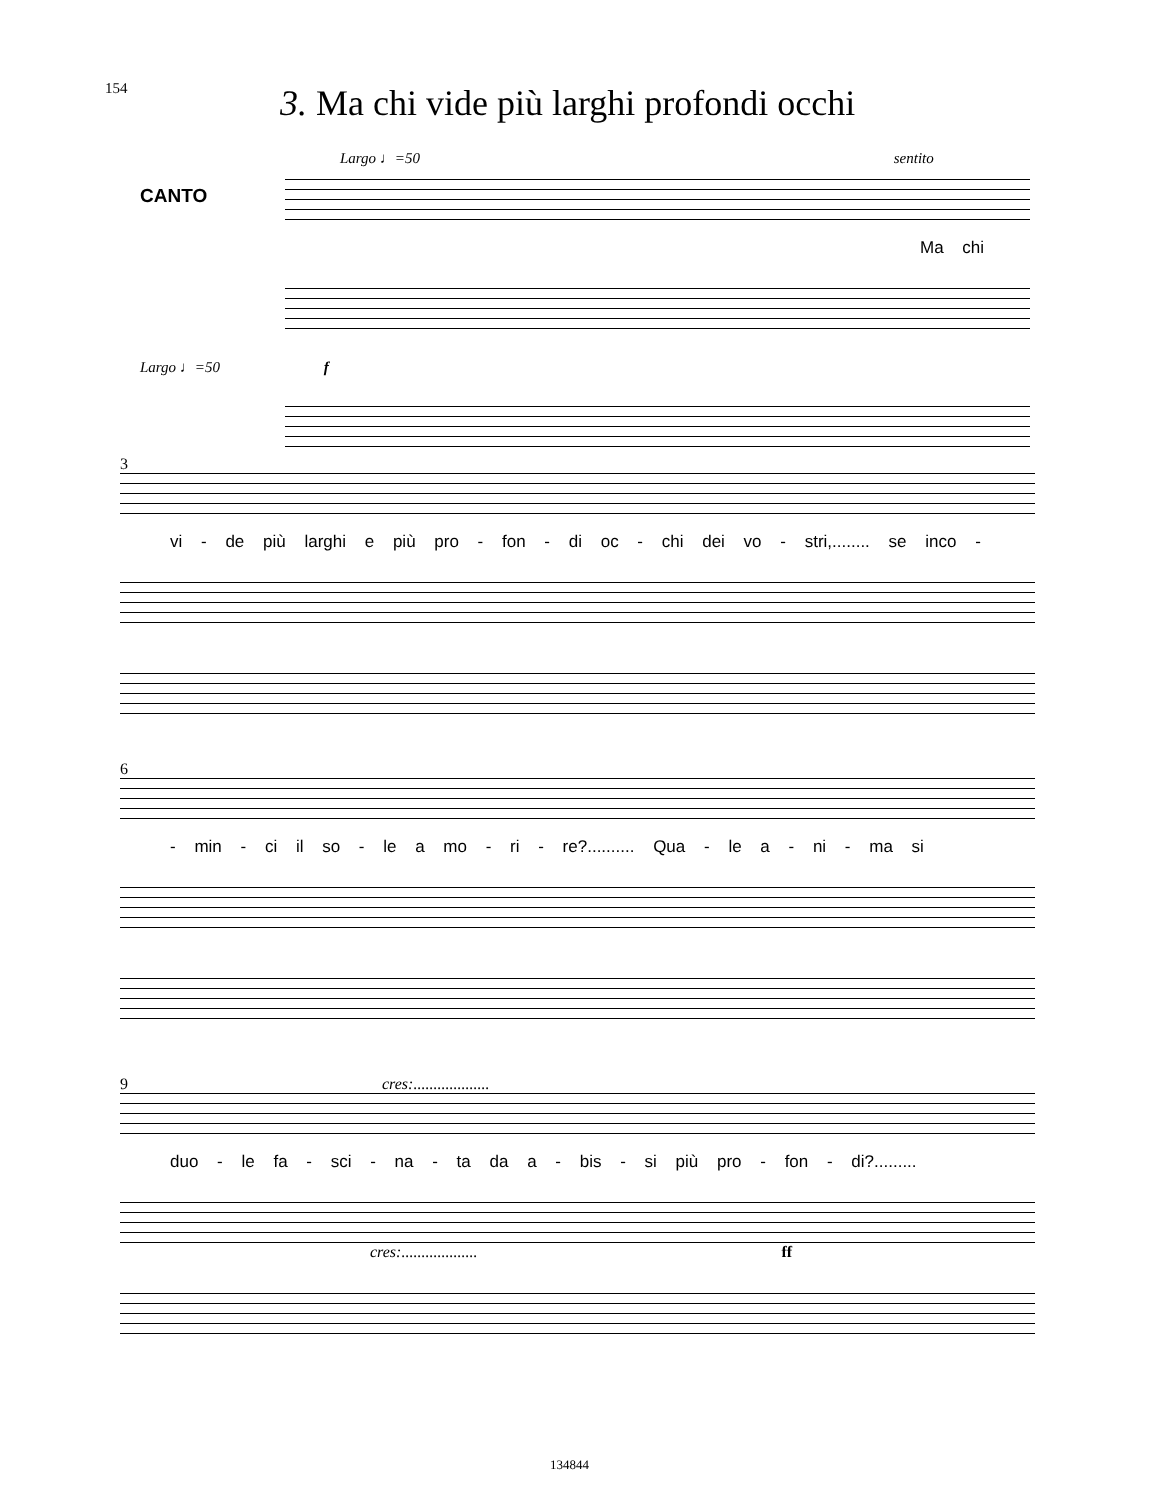154
3. Ma chi vide più larghi profondi occhi
Largo ♩=50 sentito
CANTO
Ma chi
Largo ♩=50 f
3
vi - de più larghi e più pro - fon - di oc - chi dei vo - stri,........ se inco -
6
- min - ci il so - le a mo - ri - re?.......... Qua - le a - ni - ma si
9 cres:...................
duo - le fa - sci - na - ta da a - bis - si più pro - fon - di?.........
cres:................... ff
134844